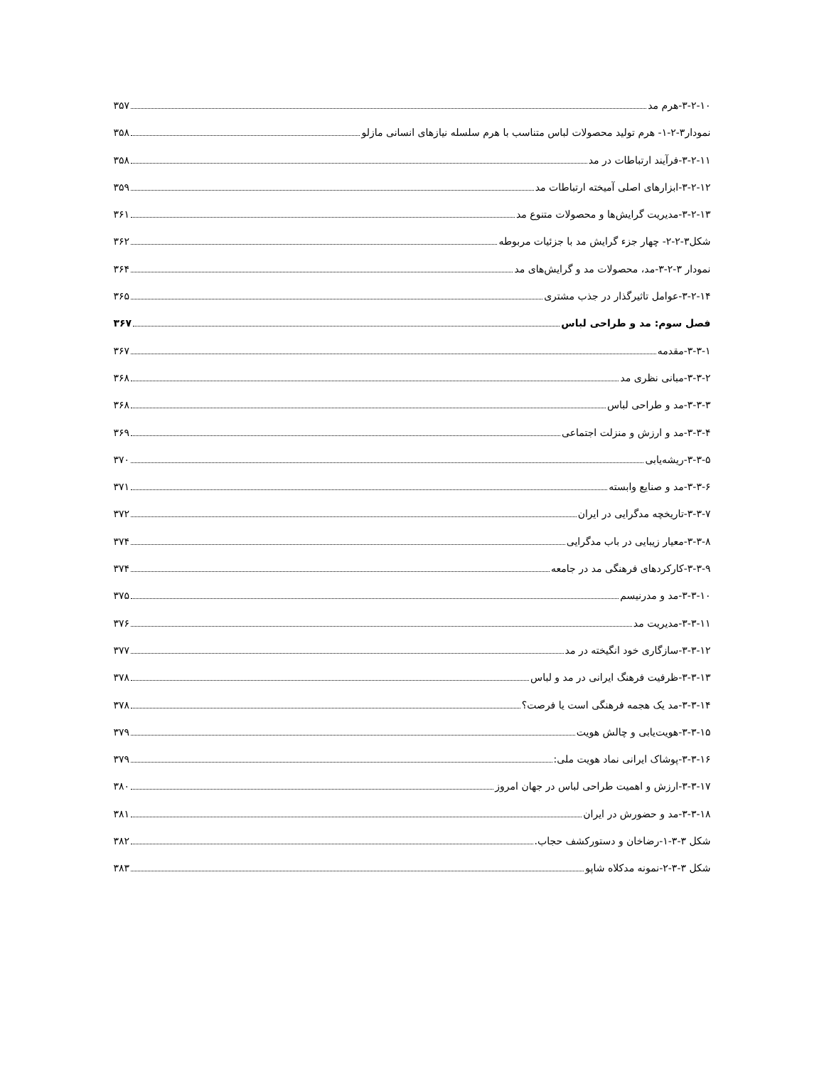۳-۲-۱۰-هرم مد ۳۵۷
نمودار۳-۲-۱- هرم تولید محصولات لباس متناسب با هرم سلسله نیازهای انسانی مازلو ۳۵۸
۳-۲-۱۱-فرآیند ارتباطات در مد ۳۵۸
۳-۲-۱۲-ابزارهای اصلی آمیخته ارتباطات مد ۳۵۹
۳-۲-۱۳-مدیریت گرایش‌ها و محصولات متنوع مد ۳۶۱
شکل۳-۲-۲- چهار جزء گرایش مد با جزئیات مربوطه ۳۶۲
نمودار ۳-۲-۳-مد، محصولات مد و گرایش‌های مد ۳۶۴
۳-۲-۱۴-عوامل تاثیرگذار در جذب مشتری ۳۶۵
فصل سوم: مد و طراحی لباس ۳۶۷
۳-۳-۱-مقدمه ۳۶۷
۳-۳-۲-مبانی نظری مد ۳۶۸
۳-۳-۳-مد و طراحی لباس ۳۶۸
۳-۳-۴-مد و ارزش و منزلت اجتماعی ۳۶۹
۳-۳-۵-ریشه‌یابی ۳۷۰
۳-۳-۶-مد و صنایع وابسته ۳۷۱
۳-۳-۷-تاریخچه مدگرایی در ایران ۳۷۲
۳-۳-۸-معیار زیبایی در باب مدگرایی ۳۷۴
۳-۳-۹-کارکردهای فرهنگی مد در جامعه ۳۷۴
۳-۳-۱۰-مد و مدرنیسم ۳۷۵
۳-۳-۱۱-مدیریت مد ۳۷۶
۳-۳-۱۲-سازگاری خود انگیخته در مد ۳۷۷
۳-۳-۱۳-ظرفیت فرهنگ ایرانی در مد و لباس ۳۷۸
۳-۳-۱۴-مد یک هجمه فرهنگی است یا فرصت؟ ۳۷۸
۳-۳-۱۵-هویت‌یابی و چالش هویت ۳۷۹
۳-۳-۱۶-پوشاک ایرانی نماد هویت ملی: ۳۷۹
۳-۳-۱۷-ارزش و اهمیت طراحی لباس در جهان امروز ۳۸۰
۳-۳-۱۸-مد و حضورش در ایران ۳۸۱
شکل ۳-۳-۱-رضاخان و دستورکشف حجاب. ۳۸۲
شکل ۳-۳-۲-نمونه مدکلاه شاپو ۳۸۳